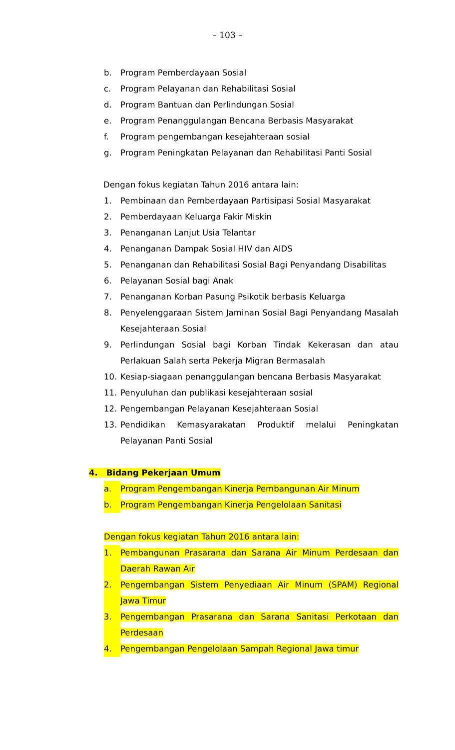– 103 –
b. Program Pemberdayaan Sosial
c. Program Pelayanan dan Rehabilitasi Sosial
d. Program Bantuan dan Perlindungan Sosial
e. Program Penanggulangan Bencana Berbasis Masyarakat
f. Program pengembangan kesejahteraan sosial
g. Program Peningkatan Pelayanan dan Rehabilitasi Panti Sosial
Dengan fokus kegiatan Tahun 2016 antara lain:
1. Pembinaan dan Pemberdayaan Partisipasi Sosial Masyarakat
2. Pemberdayaan Keluarga Fakir Miskin
3. Penanganan Lanjut Usia Telantar
4. Penanganan Dampak Sosial HIV dan AIDS
5. Penanganan dan Rehabilitasi Sosial Bagi Penyandang Disabilitas
6. Pelayanan Sosial bagi Anak
7. Penanganan Korban Pasung Psikotik berbasis Keluarga
8. Penyelenggaraan Sistem Jaminan Sosial Bagi Penyandang Masalah Kesejahteraan Sosial
9. Perlindungan Sosial bagi Korban Tindak Kekerasan dan atau Perlakuan Salah serta Pekerja Migran Bermasalah
10. Kesiap-siagaan penanggulangan bencana Berbasis Masyarakat
11. Penyuluhan dan publikasi kesejahteraan sosial
12. Pengembangan Pelayanan Kesejahteraan Sosial
13. Pendidikan Kemasyarakatan Produktif melalui Peningkatan Pelayanan Panti Sosial
4. Bidang Pekerjaan Umum
a. Program Pengembangan Kinerja Pembangunan Air Minum
b. Program Pengembangan Kinerja Pengelolaan Sanitasi
Dengan fokus kegiatan Tahun 2016 antara lain:
1. Pembangunan Prasarana dan Sarana Air Minum Perdesaan dan Daerah Rawan Air
2. Pengembangan Sistem Penyediaan Air Minum (SPAM) Regional Jawa Timur
3. Pengembangan Prasarana dan Sarana Sanitasi Perkotaan dan Perdesaan
4. Pengembangan Pengelolaan Sampah Regional Jawa timur